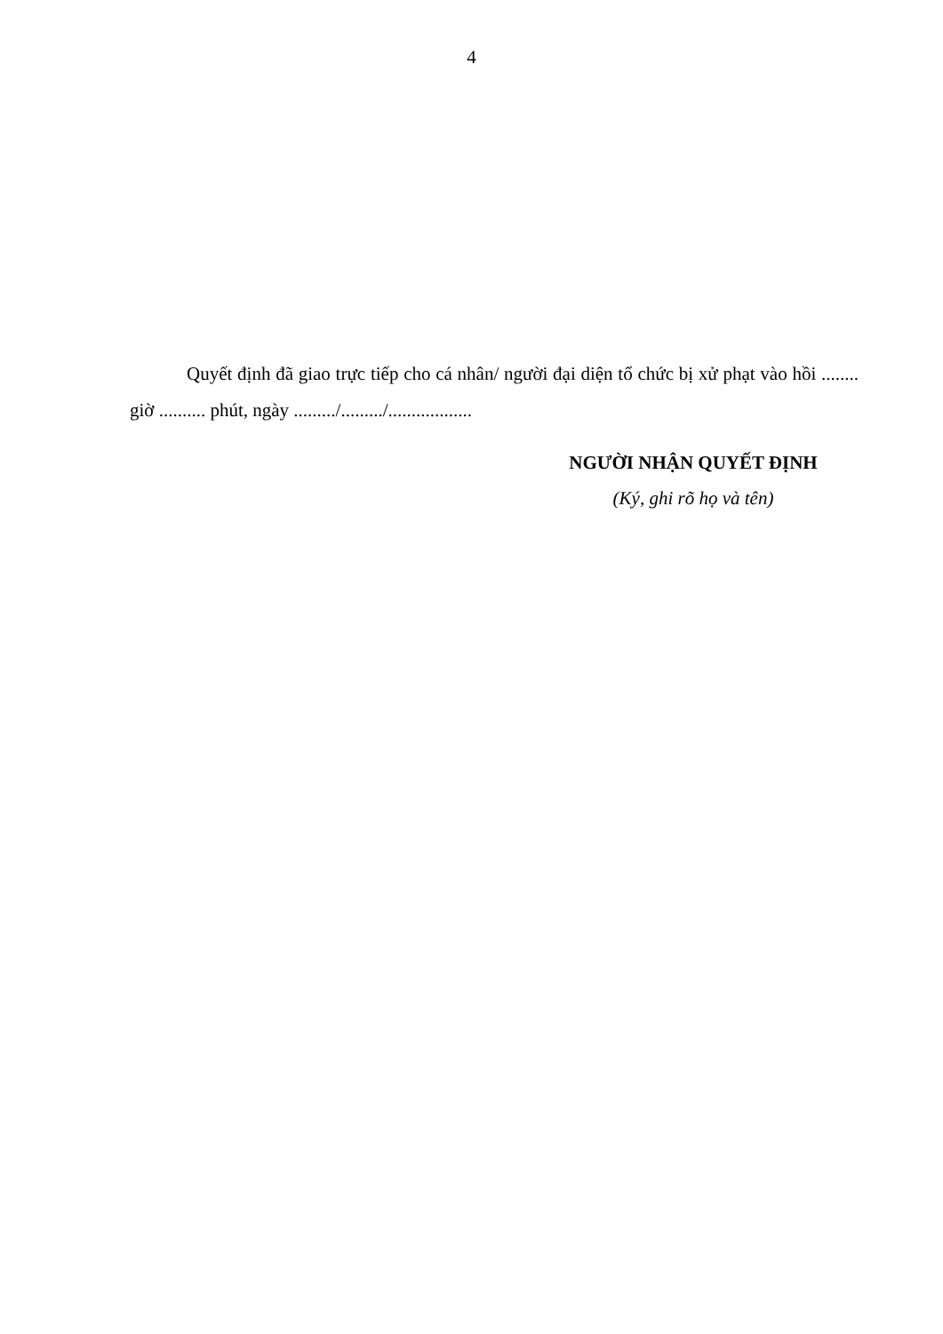4
Quyết định đã giao trực tiếp cho cá nhân/ người đại diện tổ chức bị xử phạt vào hồi ........ giờ .......... phút, ngày ........./........./..................
NGƯỜI NHẬN QUYẾT ĐỊNH
(Ký, ghi rõ họ và tên)